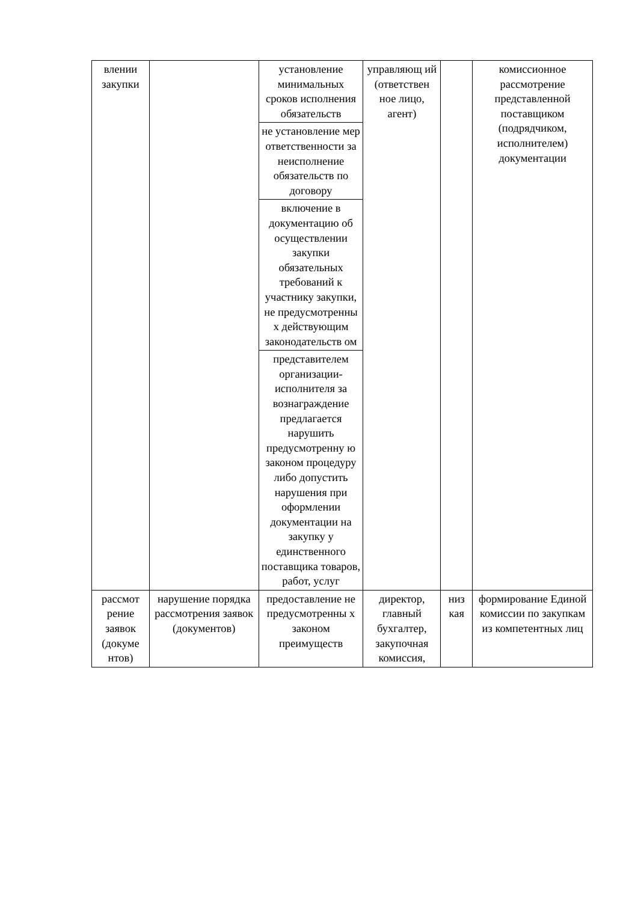| влении закупки | | установление минимальных сроков исполнения обязательств | управляющ ий (ответствен ное лицо, агент) | | комиссионное рассмотрение представленной поставщиком (подрядчиком, исполнителем) документации |
| | | не установление мер ответственности за неисполнение обязательств по договору | | | |
| | | включение в документацию об осуществлении закупки обязательных требований к участнику закупки, не предусмотренны х действующим законодательств ом | | | |
| | | представителем организации-исполнителя за вознаграждение предлагается нарушить предусмотренну ю законом процедуру либо допустить нарушения при оформлении документации на закупку у единственного поставщика товаров, работ, услуг | | | |
| рассмот рение заявок (докуме нтов) | нарушение порядка рассмотрения заявок (документов) | предоставление не предусмотренны х законом преимуществ | директор, главный бухгалтер, закупочная комиссия, | низ кая | формирование Единой комиссии по закупкам из компетентных лиц |